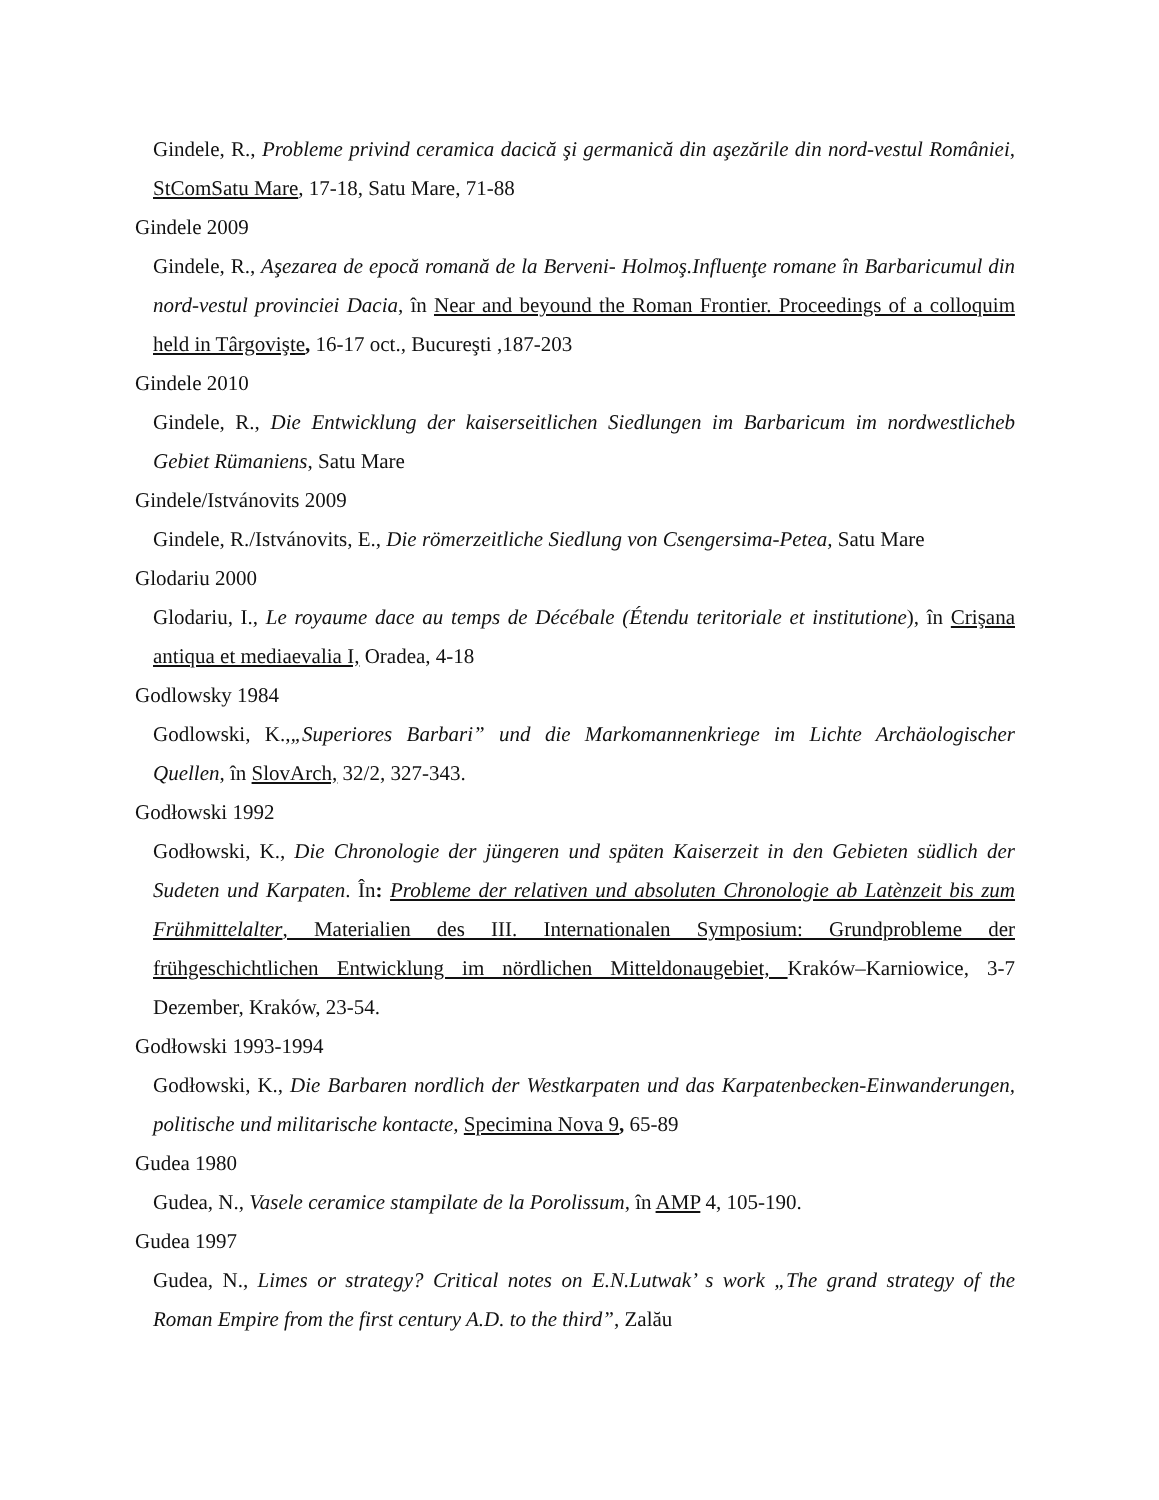Gindele, R., Probleme privind ceramica dacică şi germanică din aşezările din nord-vestul României, StComSatu Mare, 17-18, Satu Mare, 71-88
Gindele 2009
Gindele, R., Aşezarea de epocă romană de la Berveni- Holmoş.Influenţe romane în Barbaricumul din nord-vestul provinciei Dacia, în Near and beyound the Roman Frontier. Proceedings of a colloquim held in Târgovişte, 16-17 oct., Bucureşti ,187-203
Gindele 2010
Gindele, R., Die Entwicklung der kaiserseitlichen Siedlungen im Barbaricum im nordwestlicheb Gebiet Rümaniens, Satu Mare
Gindele/Istvánovits 2009
Gindele, R./Istvánovits, E., Die römerzeitliche Siedlung von Csengersima-Petea, Satu Mare
Glodariu 2000
Glodariu, I., Le royaume dace au temps de Décébale (Étendu teritoriale et institutione), în Crişana antiqua et mediaevalia I, Oradea, 4-18
Godlowsky 1984
Godlowski, K.,„Superiores Barbari” und die Markomannenkriege im Lichte Archäologischer Quellen, în SlovArch, 32/2, 327-343.
Godłowski 1992
Godłowski, K., Die Chronologie der jüngeren und späten Kaiserzeit in den Gebieten südlich der Sudeten und Karpaten. În: Probleme der relativen und absoluten Chronologie ab Latènzeit bis zum Frühmittelalter, Materialien des III. Internationalen Symposium: Grundprobleme der frühgeschichtlichen Entwicklung im nördlichen Mitteldonaugebiet, Kraków–Karniowice, 3-7 Dezember, Kraków, 23-54.
Godłowski 1993-1994
Godłowski, K., Die Barbaren nordlich der Westkarpaten und das Karpatenbecken-Einwanderungen, politische und militarische kontacte, Specimina Nova 9, 65-89
Gudea 1980
Gudea, N., Vasele ceramice stampilate de la Porolissum, în AMP 4, 105-190.
Gudea 1997
Gudea, N., Limes or strategy? Critical notes on E.N.Lutwak’ s work „The grand strategy of the Roman Empire from the first century A.D. to the third”, Zalău